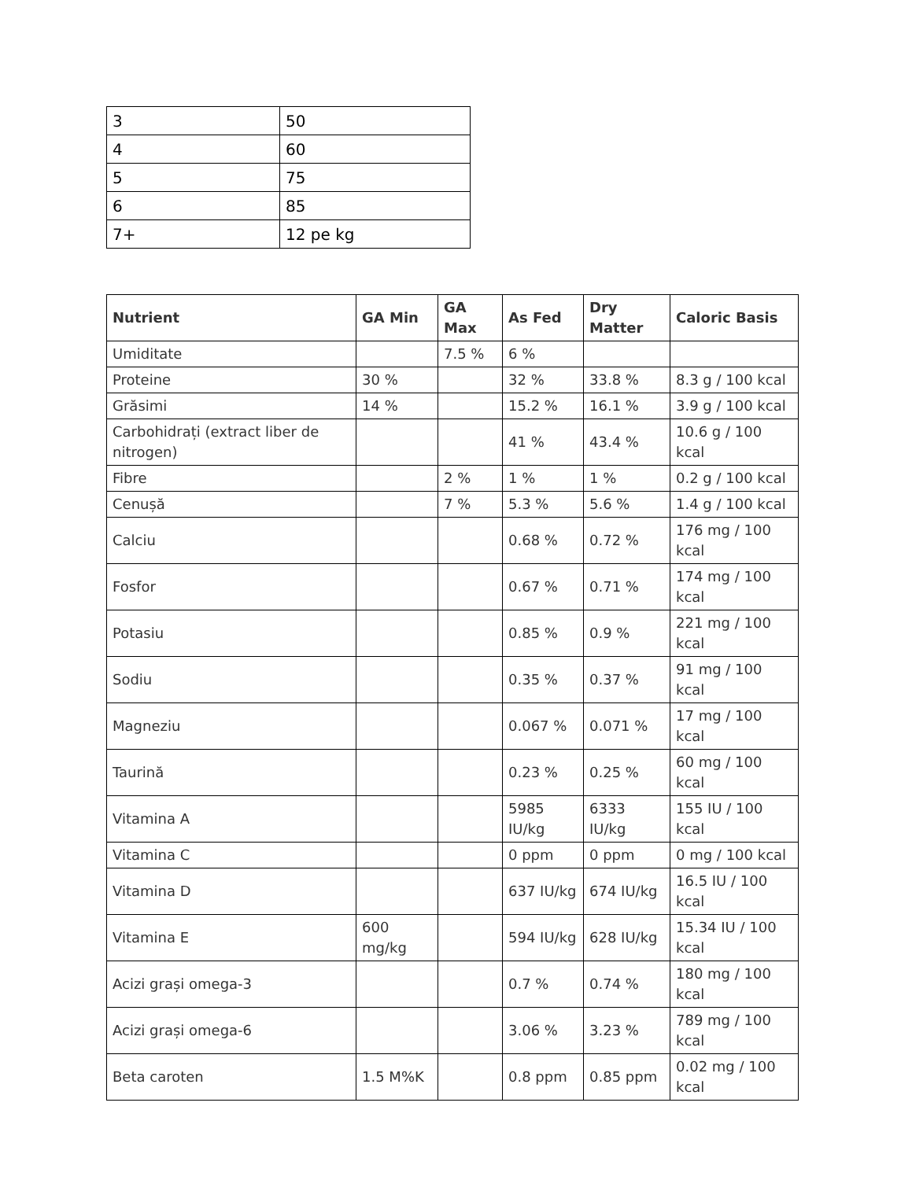| 3 | 50 |
| 4 | 60 |
| 5 | 75 |
| 6 | 85 |
| 7+ | 12 pe kg |
| Nutrient | GA Min | GA Max | As Fed | Dry Matter | Caloric Basis |
| --- | --- | --- | --- | --- | --- |
| Umiditate | | 7.5 % | 6 % | | |
| Proteine | 30 % | | 32 % | 33.8 % | 8.3 g / 100 kcal |
| Grăsimi | 14 % | | 15.2 % | 16.1 % | 3.9 g / 100 kcal |
| Carbohidrați (extract liber de nitrogen) | | | 41 % | 43.4 % | 10.6 g / 100 kcal |
| Fibre | | 2 % | 1 % | 1 % | 0.2 g / 100 kcal |
| Cenușă | | 7 % | 5.3 % | 5.6 % | 1.4 g / 100 kcal |
| Calciu | | | 0.68 % | 0.72 % | 176 mg / 100 kcal |
| Fosfor | | | 0.67 % | 0.71 % | 174 mg / 100 kcal |
| Potasiu | | | 0.85 % | 0.9 % | 221 mg / 100 kcal |
| Sodiu | | | 0.35 % | 0.37 % | 91 mg / 100 kcal |
| Magneziu | | | 0.067 % | 0.071 % | 17 mg / 100 kcal |
| Taurină | | | 0.23 % | 0.25 % | 60 mg / 100 kcal |
| Vitamina A | | | 5985 IU/kg | 6333 IU/kg | 155 IU / 100 kcal |
| Vitamina C | | | 0 ppm | 0 ppm | 0 mg / 100 kcal |
| Vitamina D | | | 637 IU/kg | 674 IU/kg | 16.5 IU / 100 kcal |
| Vitamina E | 600 mg/kg | | 594 IU/kg | 628 IU/kg | 15.34 IU / 100 kcal |
| Acizi grași omega-3 | | | 0.7 % | 0.74 % | 180 mg / 100 kcal |
| Acizi grași omega-6 | | | 3.06 % | 3.23 % | 789 mg / 100 kcal |
| Beta caroten | 1.5 M%K | | 0.8 ppm | 0.85 ppm | 0.02 mg / 100 kcal |